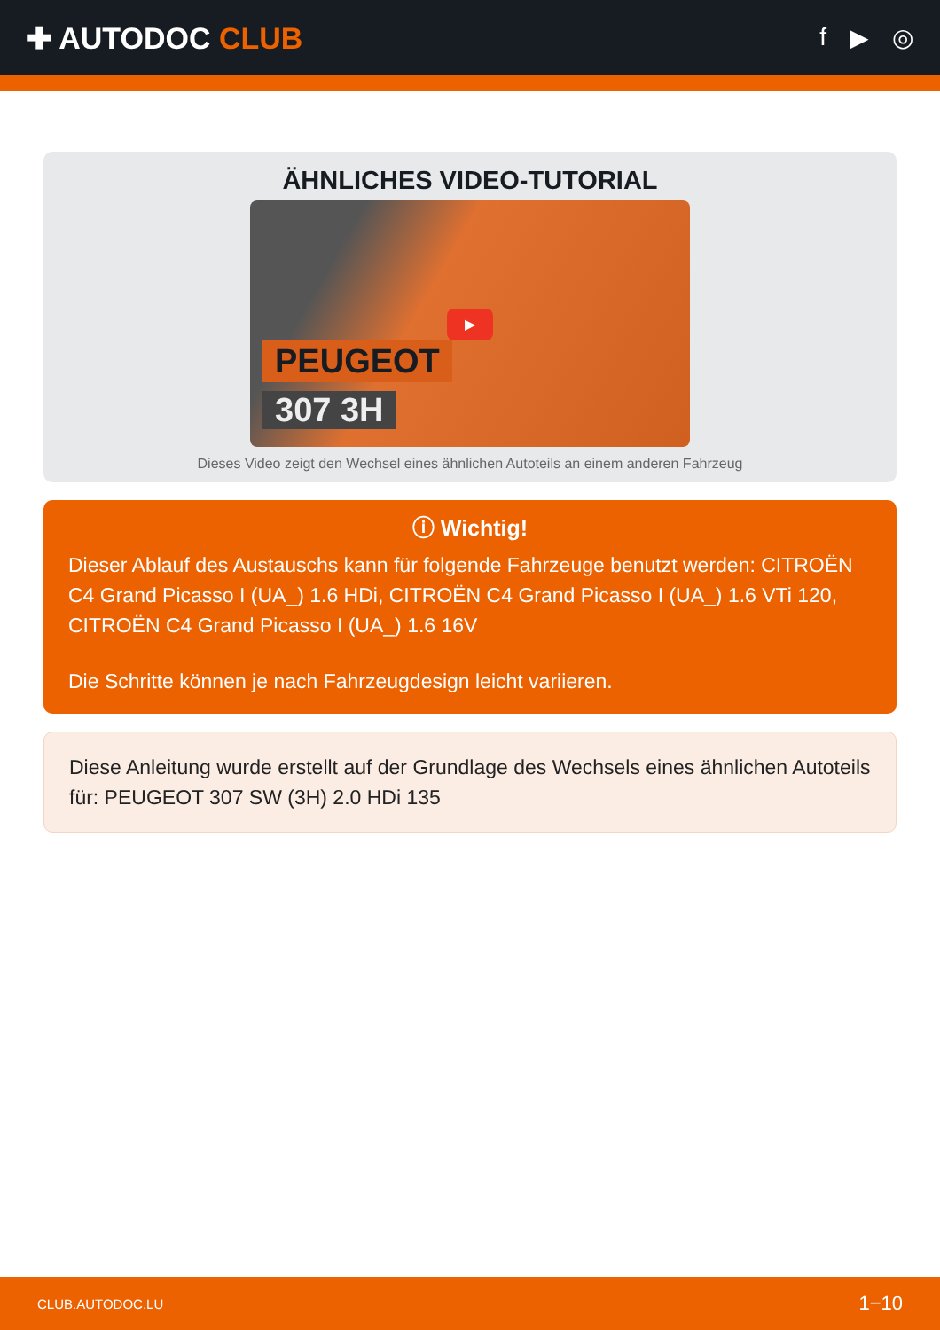✚ AUTODOC CLUB
f ▶ ◎
ÄHNLICHES VIDEO-TUTORIAL
▶
PEUGEOT
307 3H
Dieses Video zeigt den Wechsel eines ähnlichen Autoteils an einem anderen Fahrzeug
ⓘ Wichtig!
Dieser Ablauf des Austauschs kann für folgende Fahrzeuge benutzt werden: CITROËN C4 Grand Picasso I (UA_) 1.6 HDi, CITROËN C4 Grand Picasso I (UA_) 1.6 VTi 120, CITROËN C4 Grand Picasso I (UA_) 1.6 16V
Die Schritte können je nach Fahrzeugdesign leicht variieren.
Diese Anleitung wurde erstellt auf der Grundlage des Wechsels eines ähnlichen Autoteils für: PEUGEOT 307 SW (3H) 2.0 HDi 135
CLUB.AUTODOC.LU 1−10